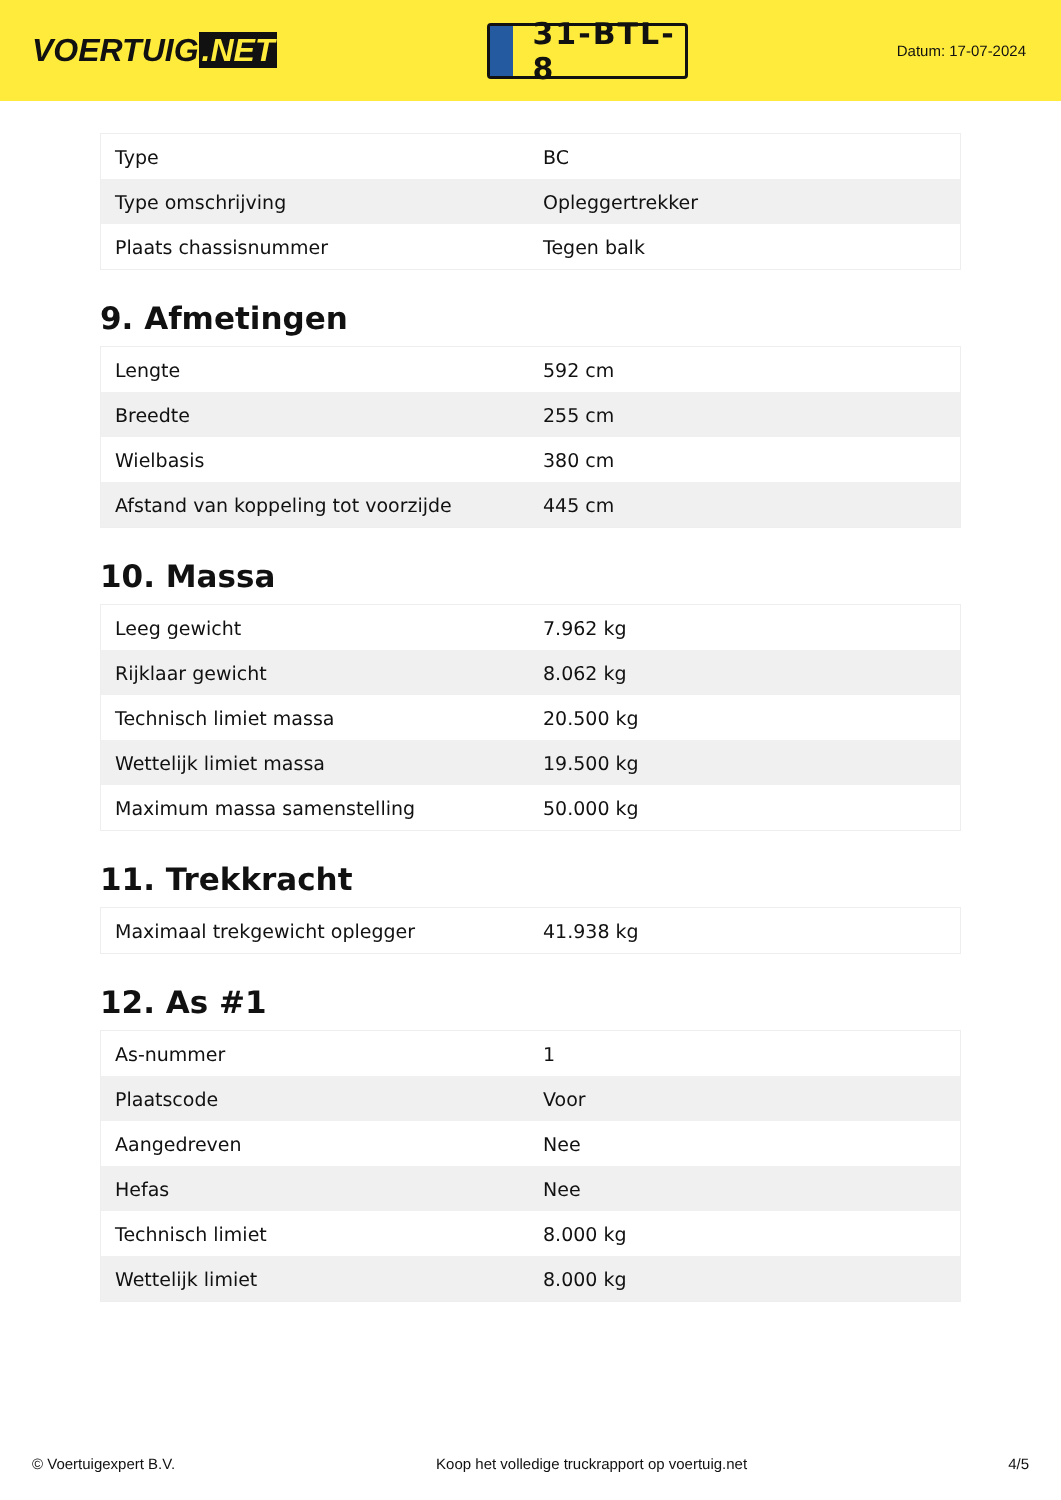VOERTUIG.NET
31-BTL-8
Datum: 17-07-2024
| Type | BC |
| Type omschrijving | Opleggertrekker |
| Plaats chassisnummer | Tegen balk |
9. Afmetingen
| Lengte | 592 cm |
| Breedte | 255 cm |
| Wielbasis | 380 cm |
| Afstand van koppeling tot voorzijde | 445 cm |
10. Massa
| Leeg gewicht | 7.962 kg |
| Rijklaar gewicht | 8.062 kg |
| Technisch limiet massa | 20.500 kg |
| Wettelijk limiet massa | 19.500 kg |
| Maximum massa samenstelling | 50.000 kg |
11. Trekkracht
| Maximaal trekgewicht oplegger | 41.938 kg |
12. As #1
| As-nummer | 1 |
| Plaatscode | Voor |
| Aangedreven | Nee |
| Hefas | Nee |
| Technisch limiet | 8.000 kg |
| Wettelijk limiet | 8.000 kg |
© Voertuigexpert B.V. Koop het volledige truckrapport op voertuig.net 4/5